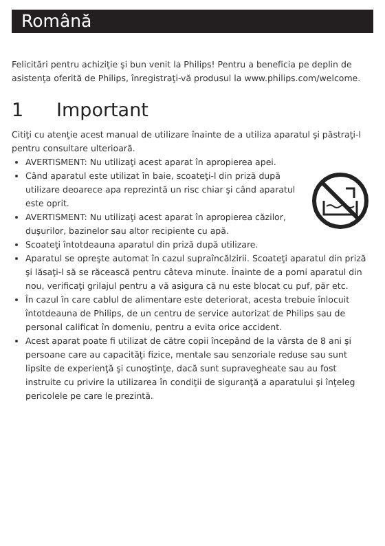Română
Felicitări pentru achiziţie şi bun venit la Philips! Pentru a beneficia pe deplin de asistenţa oferită de Philips, înregistraţi-vă produsul la www.philips.com/welcome.
1 Important
Citiţi cu atenţie acest manual de utilizare înainte de a utiliza aparatul şi păstraţi-l pentru consultare ulterioară.
AVERTISMENT: Nu utilizaţi acest aparat în apropierea apei.
Când aparatul este utilizat în baie, scoateţi-l din priză după utilizare deoarece apa reprezintă un risc chiar şi când aparatul este oprit.
AVERTISMENT: Nu utilizaţi acest aparat în apropierea căzilor, duşurilor, bazinelor sau altor recipiente cu apă.
Scoateţi întotdeauna aparatul din priză după utilizare.
Aparatul se opreşte automat în cazul supraîncălzirii. Scoateţi aparatul din priză şi lăsaţi-l să se răcească pentru câteva minute. Înainte de a porni aparatul din nou, verificaţi grilajul pentru a vă asigura că nu este blocat cu puf, păr etc.
În cazul în care cablul de alimentare este deteriorat, acesta trebuie înlocuit întotdeauna de Philips, de un centru de service autorizat de Philips sau de personal calificat în domeniu, pentru a evita orice accident.
Acest aparat poate fi utilizat de către copii începând de la vârsta de 8 ani şi persoane care au capacităţi fizice, mentale sau senzoriale reduse sau sunt lipsite de experienţă şi cunoştinţe, dacă sunt supravegheate sau au fost instruite cu privire la utilizarea în condiţii de siguranţă a aparatului şi înţeleg pericolele pe care le prezintă.